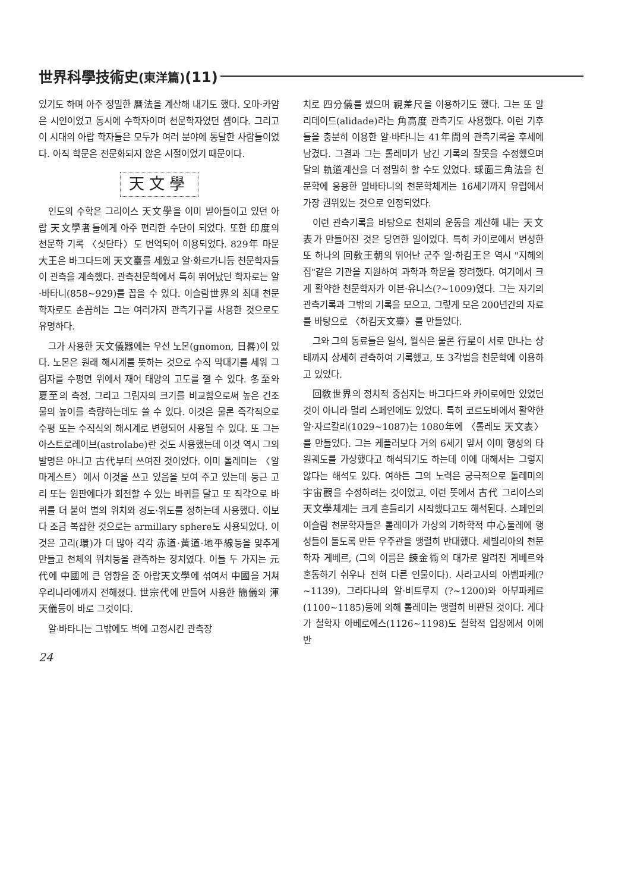世界科學技術史(東洋篇)(11)
있기도 하며 아주 정밀한 曆法을 계산해 내기도 했다. 오마·카얌은 시인이었고 동시에 수학자이며 천문학자였던 셈이다. 그리고 이 시대의 아랍 학자들은 모두가 여러 분야에 통달한 사람들이었다. 아직 학문은 전문화되지 않은 시절이었기 때문이다.
天文學
인도의 수학은 그리이스 天文學을 이미 받아들이고 있던 아랍 天文學者들에게 아주 편리한 수단이 되었다. 또한 印度의 천문학 기록 〈싯단타〉도 번역되어 이용되었다. 829年 마문大王은 바그다드에 天文臺를 세웠고 알·화르가니등 천문학자들이 관측을 계속했다. 관측천문학에서 특히 뛰어났던 학자로는 알·바타니(858~929)를 꼽을 수 있다. 이슬람世界의 최대 천문학자로도 손꼽히는 그는 여러가지 관측기구를 사용한 것으로도 유명하다.
그가 사용한 天文儀器에는 우선 노몬(gnomon, 日晷)이 있다. 노몬은 원래 해시계를 뜻하는 것으로 수직 막대기를 세워 그림자를 수평면 위에서 재어 태양의 고도를 잴 수 있다. 冬至와 夏至의 측정, 그리고 그림자의 크기를 비교함으로써 높은 건조물의 높이를 측량하는데도 쓸 수 있다. 이것은 물론 즉각적으로 수평 또는 수직식의 해시계로 변형되어 사용될 수 있다. 또 그는 아스트로레이브(astrolabe)란 것도 사용했는데 이것 역시 그의 발명은 아니고 古代부터 쓰여진 것이었다. 이미 톨레미는 〈알마게스트〉에서 이것을 쓰고 있음을 보여 주고 있는데 둥근 고리 또는 원판에다가 회전할 수 있는 바퀴를 달고 또 직각으로 바퀴를 더 붙여 별의 위치와 경도·위도를 정하는데 사용했다. 이보다 조금 복잡한 것으로는 armillary sphere도 사용되었다. 이것은 고리(環)가 더 많아 각각 赤道·黃道·地平線등을 맞추게 만들고 천체의 위치등을 관측하는 장치였다. 이들 두 가지는 元代에 中國에 큰 영향을 준 아랍天文學에 섞여서 中國을 거쳐 우리나라에까지 전해졌다. 世宗代에 만들어 사용한 簡儀와 渾天儀등이 바로 그것이다.
알·바타니는 그밖에도 벽에 고정시킨 관측장
24
치로 四分儀를 썼으며 視差尺을 이용하기도 했다. 그는 또 알리데이드(alidade)라는 角高度 관측기도 사용했다. 이런 기후들을 충분히 이용한 알·바타니는 41年間의 관측기록을 후세에 남겼다. 그결과 그는 톨레미가 남긴 기록의 잘못을 수정했으며 달의 軌道계산을 더 정밀히 할 수도 있었다. 球面三角法을 천문학에 응용한 알바타니의 천문학체계는 16세기까지 유럽에서 가장 권위있는 것으로 인정되었다.
이런 관측기록을 바탕으로 천체의 운동을 계산해 내는 天文表가 만들어진 것은 당연한 일이었다. 특히 카이로에서 번성한 또 하나의 回敎王朝의 뛰어난 군주 알·하킴王은 역시 "지혜의 집"같은 기관을 지원하여 과학과 학문을 장려했다. 여기에서 크게 활약한 천문학자가 이븐·유니스(?~1009)였다. 그는 자기의 관측기록과 그밖의 기록을 모으고, 그렇게 모은 200년간의 자료를 바탕으로 〈하킴天文臺〉를 만들었다.
그와 그의 동료들은 일식, 월식은 물론 行星이 서로 만나는 상태까지 상세히 관측하여 기록했고, 또 3각법을 천문학에 이용하고 있었다.
回敎世界의 정치적 중심지는 바그다드와 카이로에만 있었던 것이 아니라 멀리 스페인에도 있었다. 특히 코르도바에서 활약한 알·자르칼리(1029~1087)는 1080年에 〈톨레도 天文表〉를 만들었다. 그는 케플러보다 거의 6세기 앞서 이미 행성의 타원궤도를 가상했다고 해석되기도 하는데 이에 대해서는 그렇지 않다는 해석도 있다. 여하튼 그의 노력은 궁극적으로 톨레미의 宇宙觀을 수정하려는 것이었고, 이런 뜻에서 古代 그리이스의 天文學체계는 크게 흔들리기 시작했다고도 해석된다. 스페인의 이슬람 천문학자들은 톨레미가 가상의 기하학적 中心둘레에 행성들이 돌도록 만든 우주관을 맹렬히 반대했다. 세빌리아의 천문학자 게베르, (그의 이름은 鍊金術의 대가로 알려진 게베르와 혼동하기 쉬우나 전혀 다른 인물이다). 사라고사의 아벰파케(?~1139), 그라다나의 알·비트루지 (?~1200)와 아부파케르(1100~1185)등에 의해 톨레미는 맹렬히 비판된 것이다. 게다가 철학자 아베로에스(1126~1198)도 철학적 입장에서 이에 반